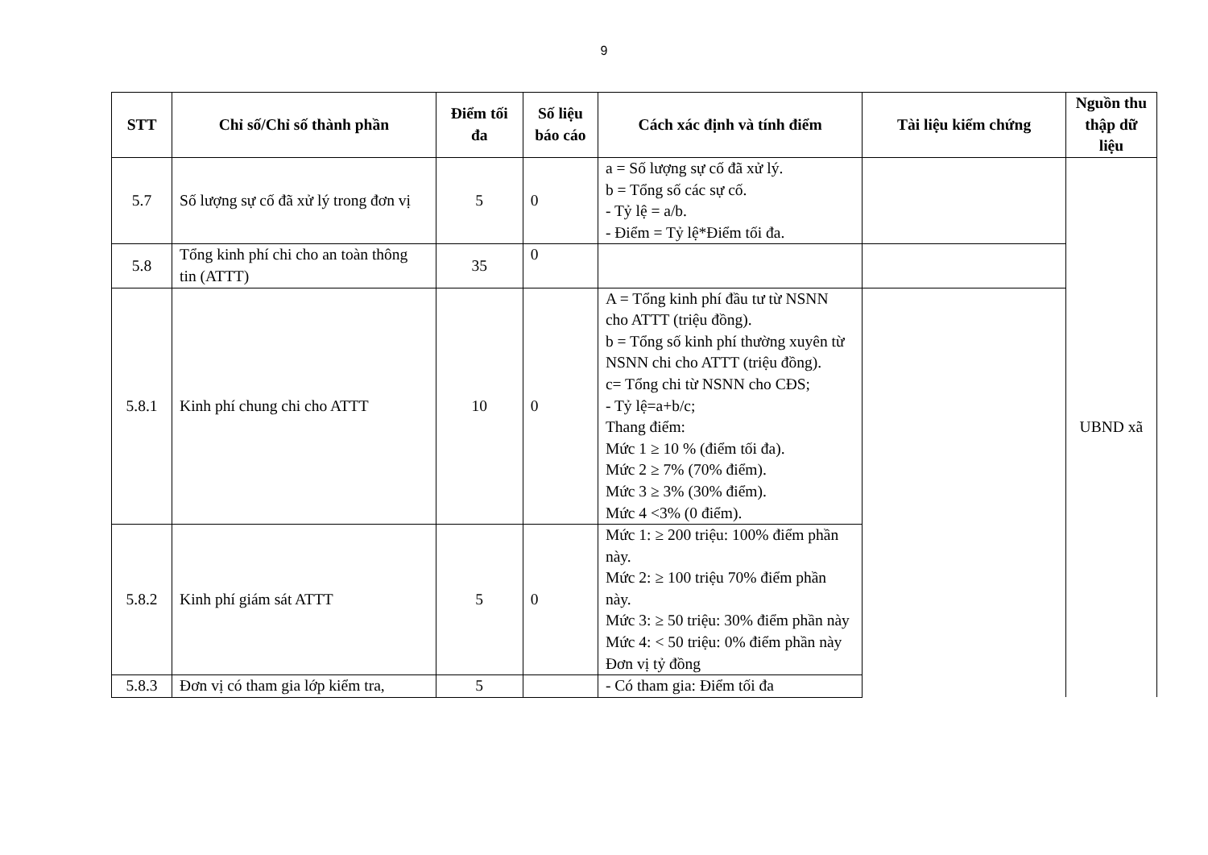9
| STT | Chỉ số/Chỉ số thành phần | Điểm tối đa | Số liệu báo cáo | Cách xác định và tính điểm | Tài liệu kiểm chứng | Nguồn thu thập dữ liệu |
| --- | --- | --- | --- | --- | --- | --- |
| 5.7 | Số lượng sự cố đã xử lý trong đơn vị | 5 | 0 | a = Số lượng sự cố đã xử lý. b = Tổng số các sự cố. - Tỷ lệ = a/b. - Điểm = Tỷ lệ*Điểm tối đa. | | UBND xã |
| 5.8 | Tổng kinh phí chi cho an toàn thông tin (ATTT) | 35 | 0 | | | |
| 5.8.1 | Kinh phí chung chi cho ATTT | 10 | 0 | A = Tổng kinh phí đầu tư từ NSNN cho ATTT (triệu đồng). b = Tổng số kinh phí thường xuyên từ NSNN chi cho ATTT (triệu đồng). c= Tổng chi từ NSNN cho CĐS; - Tỷ lệ=a+b/c; Thang điểm: Mức 1 ≥ 10 % (điểm tối đa). Mức 2 ≥ 7% (70% điểm). Mức 3 ≥ 3% (30% điểm). Mức 4 <3% (0 điểm). | | |
| 5.8.2 | Kinh phí giám sát ATTT | 5 | 0 | Mức 1: ≥ 200 triệu: 100% điểm phần này. Mức 2: ≥ 100 triệu 70% điểm phần này. Mức 3: ≥ 50 triệu: 30% điểm phần này Mức 4: < 50 triệu: 0% điểm phần này Đơn vị tỷ đồng | | |
| 5.8.3 | Đơn vị có tham gia lớp kiểm tra, | 5 | | - Có tham gia: Điểm tối đa | | |